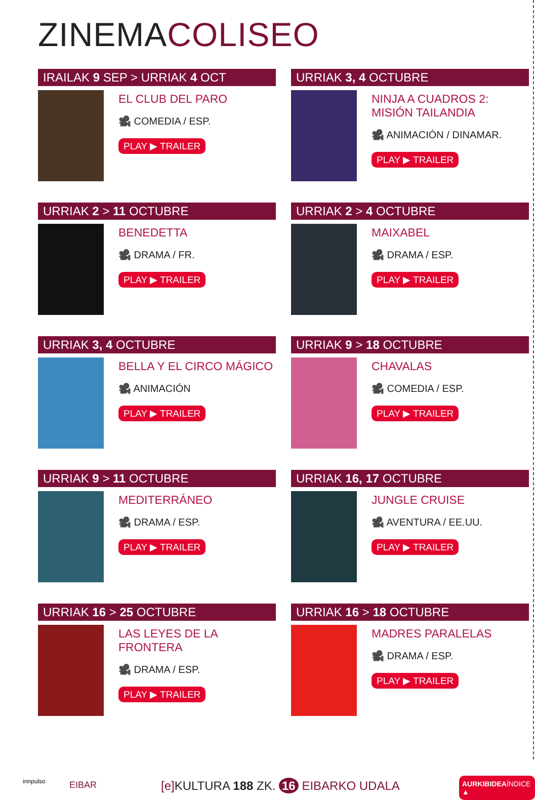ZINEMACOLISEO
IRAILAK 9 SEP > URRIAK 4 OCT
EL CLUB DEL PARO
🎥 COMEDIA / ESP.
PLAY ▶ TRAILER
URRIAK 3, 4 OCTUBRE
NINJA A CUADROS 2:
MISIÓN TAILANDIA
🎥 ANIMACIÓN / DINAMAR.
PLAY ▶ TRAILER
URRIAK 2 > 11 OCTUBRE
BENEDETTA
🎥 DRAMA / FR.
PLAY ▶ TRAILER
URRIAK 2 > 4 OCTUBRE
MAIXABEL
🎥 DRAMA / ESP.
PLAY ▶ TRAILER
URRIAK 3, 4 OCTUBRE
BELLA Y EL CIRCO MÁGICO
🎥 ANIMACIÓN
PLAY ▶ TRAILER
URRIAK 9 > 18 OCTUBRE
CHAVALAS
🎥 COMEDIA / ESP.
PLAY ▶ TRAILER
URRIAK 9 > 11 OCTUBRE
MEDITERRÁNEO
🎥 DRAMA / ESP.
PLAY ▶ TRAILER
URRIAK 16, 17 OCTUBRE
JUNGLE CRUISE
🎥 AVENTURA / EE.UU.
PLAY ▶ TRAILER
URRIAK 16 > 25 OCTUBRE
LAS LEYES DE LA
FRONTERA
🎥 DRAMA / ESP.
PLAY ▶ TRAILER
URRIAK 16 > 18 OCTUBRE
MADRES PARALELAS
🎥 DRAMA / ESP.
PLAY ▶ TRAILER
innpulso EIBAR
[e] KULTURA 188 ZK. 16 EIBARKO UDALA
AURKIBIDEAÍNDICE ▲